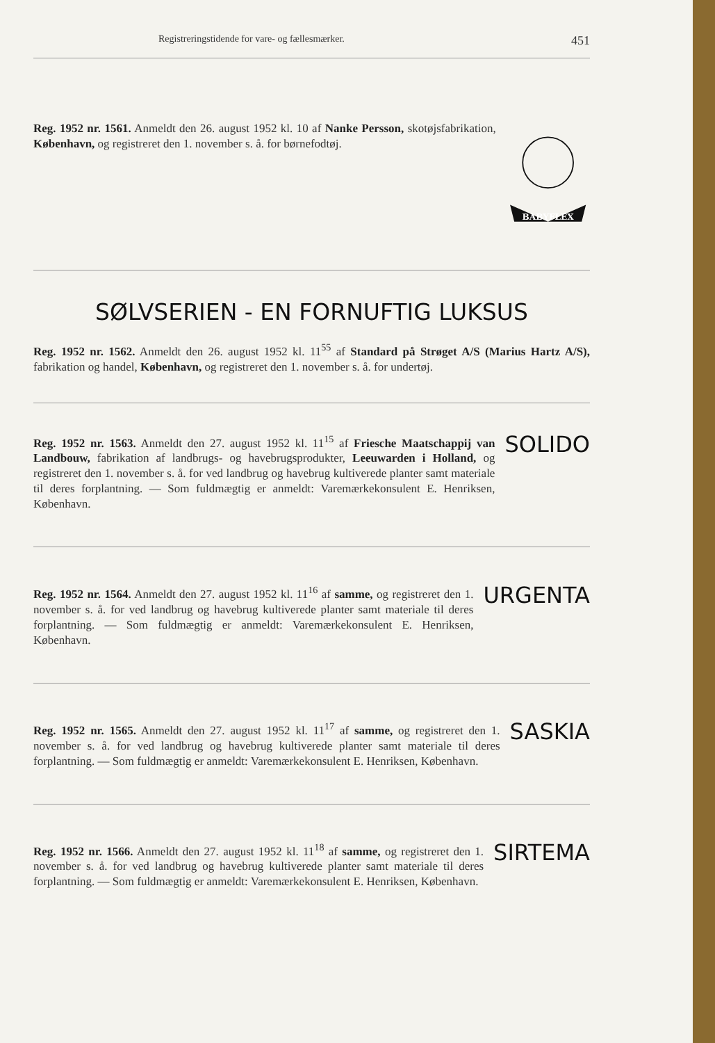Registreringstidende for vare- og fællesmærker. 451
Reg. 1952 nr. 1561. Anmeldt den 26. august 1952 kl. 10 af Nanke Persson, skotøjsfabrikation, København, og registreret den 1. november s. å. for børnefodtøj.
BABYFLEX
SØLVSERIEN - EN FORNUFTIG LUKSUS
Reg. 1952 nr. 1562. Anmeldt den 26. august 1952 kl. 11<sup>55</sup> af Standard på Strøget A/S (Marius Hartz A/S), fabrikation og handel, København, og registreret den 1. november s. å. for undertøj.
Reg. 1952 nr. 1563. Anmeldt den 27. august 1952 kl. 11<sup>15</sup> af Friesche Maatschappij van Landbouw, fabrikation af landbrugs- og havebrugsprodukter, Leeuwarden i Holland, og registreret den 1. november s. å. for ved landbrug og havebrug kultiverede planter samt materiale til deres forplantning. — Som fuldmægtig er anmeldt: Varemærkekonsulent E. Henriksen, København.
SOLIDO
Reg. 1952 nr. 1564. Anmeldt den 27. august 1952 kl. 11<sup>16</sup> af samme, og registreret den 1. november s. å. for ved landbrug og havebrug kultiverede planter samt materiale til deres forplantning. — Som fuldmægtig er anmeldt: Varemærkekonsulent E. Henriksen, København.
URGENTA
Reg. 1952 nr. 1565. Anmeldt den 27. august 1952 kl. 11<sup>17</sup> af samme, og registreret den 1. november s. å. for ved landbrug og havebrug kultiverede planter samt materiale til deres forplantning. — Som fuldmægtig er anmeldt: Varemærkekonsulent E. Henriksen, København.
SASKIA
Reg. 1952 nr. 1566. Anmeldt den 27. august 1952 kl. 11<sup>18</sup> af samme, og registreret den 1. november s. å. for ved landbrug og havebrug kultiverede planter samt materiale til deres forplantning. — Som fuldmægtig er anmeldt: Varemærkekonsulent E. Henriksen, København.
SIRTEMA